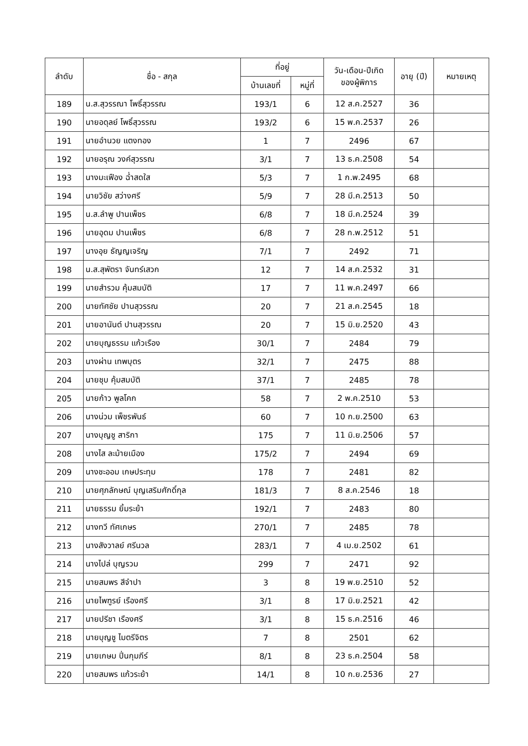| ลำดับ | ชื่อ - สกุล | ที่อยู่ | | วัน-เดือน-ปีเกิด ของผู้พิการ | อายุ (ปี) | หมายเหตุ |
| --- | --- | --- | --- | --- | --- | --- |
| | | บ้านเลขที่ | หมู่ที่ | | | |
| 189 | น.ส.สุวรรณา โพธิ์สุวรรณ | 193/1 | 6 | 12 ส.ค.2527 | 36 | |
| 190 | นายอดุลย์ โพธิ์สุวรรณ | 193/2 | 6 | 15 พ.ค.2537 | 26 | |
| 191 | นายอำนวย แตงทอง | 1 | 7 | 2496 | 67 | |
| 192 | นายอรุณ วงค์สุวรรณ | 3/1 | 7 | 13 ธ.ค.2508 | 54 | |
| 193 | นางมะเฟือง ฉ่ำสดใส | 5/3 | 7 | 1 ก.พ.2495 | 68 | |
| 194 | นายวิชัย สว่างศรี | 5/9 | 7 | 28 มี.ค.2513 | 50 | |
| 195 | น.ส.ลำพู ปานเพ็ชร | 6/8 | 7 | 18 มี.ค.2524 | 39 | |
| 196 | นายอุดม ปานเพ็ชร | 6/8 | 7 | 28 ก.พ.2512 | 51 | |
| 197 | นางอุย ธัญญเจริญ | 7/1 | 7 | 2492 | 71 | |
| 198 | น.ส.สุพัตรา จันทร์เสวก | 12 | 7 | 14 ส.ค.2532 | 31 | |
| 199 | นายสำรวม คุ้มสมบัติ | 17 | 7 | 11 พ.ค.2497 | 66 | |
| 200 | นายทัศชัย ปานสุวรรณ | 20 | 7 | 21 ส.ค.2545 | 18 | |
| 201 | นายอานันต์ ปานสุวรรณ | 20 | 7 | 15 มิ.ย.2520 | 43 | |
| 202 | นายบุญธรรม แก้วเรือง | 30/1 | 7 | 2484 | 79 | |
| 203 | นางผ่าน เทพบุตร | 32/1 | 7 | 2475 | 88 | |
| 204 | นายชุบ คุ้มสมบัติ | 37/1 | 7 | 2485 | 78 | |
| 205 | นายก้าว พูลโคก | 58 | 7 | 2 พ.ค.2510 | 53 | |
| 206 | นางน่วม เพ็ชรพันธ์ | 60 | 7 | 10 ก.ย.2500 | 63 | |
| 207 | นางบุญชู สาริกา | 175 | 7 | 11 มิ.ย.2506 | 57 | |
| 208 | นางไส ละม้ายเมือง | 175/2 | 7 | 2494 | 69 | |
| 209 | นางชะออม เกษประทุม | 178 | 7 | 2481 | 82 | |
| 210 | นายศุภลักษณ์ บุญเสริมศักดิ์กุล | 181/3 | 7 | 8 ส.ค.2546 | 18 | |
| 211 | นายธรรม ยิ้มระย้า | 192/1 | 7 | 2483 | 80 | |
| 212 | นางทวี ทัศเกษร | 270/1 | 7 | 2485 | 78 | |
| 213 | นางสังวาลย์ ศรีนวล | 283/1 | 7 | 4 เม.ย.2502 | 61 | |
| 214 | นางไปล่ บุญรวม | 299 | 7 | 2471 | 92 | |
| 215 | นายสมพร สีจำปา | 3 | 8 | 19 พ.ย.2510 | 52 | |
| 216 | นายไพฑูรย์ เรืองศรี | 3/1 | 8 | 17 มิ.ย.2521 | 42 | |
| 217 | นายปรีชา เรืองศรี | 3/1 | 8 | 15 ธ.ค.2516 | 46 | |
| 218 | นายบุญชู ไมตรีจิตร | 7 | 8 | 2501 | 62 | |
| 219 | นายเกษม ปิ่นกุมภีร์ | 8/1 | 8 | 23 ธ.ค.2504 | 58 | |
| 220 | นายสมพร แก้วระย้า | 14/1 | 8 | 10 ก.ย.2536 | 27 | |